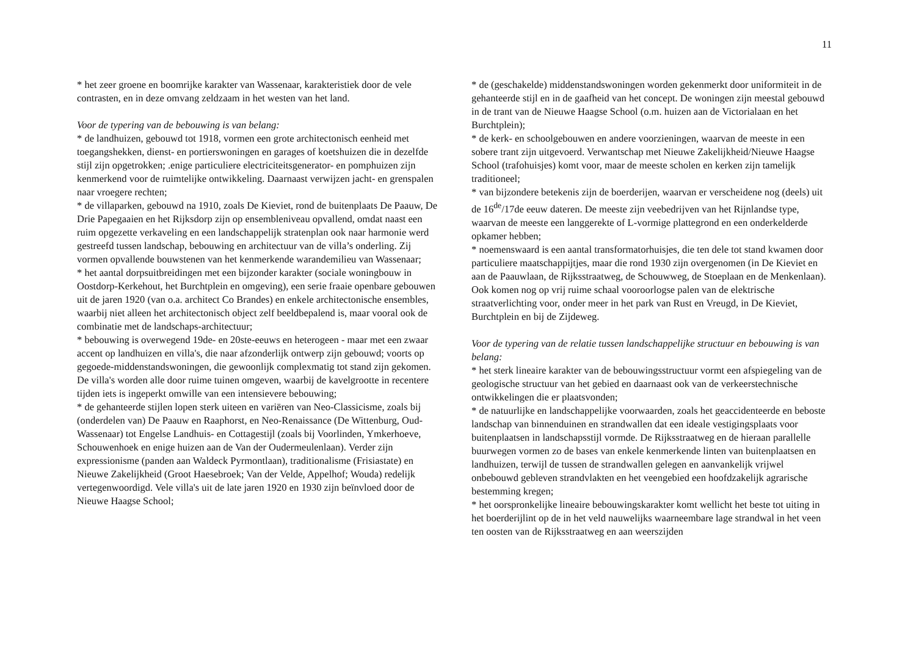11
* het zeer groene en boomrijke karakter van Wassenaar, karakteristiek door de vele contrasten, en in deze omvang zeldzaam in het westen van het land.
Voor de typering van de bebouwing is van belang:
* de landhuizen, gebouwd tot 1918, vormen een grote architectonisch eenheid met toegangshekken, dienst- en portierswoningen en garages of koetshuizen die in dezelfde stijl zijn opgetrokken; .enige particuliere electriciteitsgenerator- en pomphuizen zijn kenmerkend voor de ruimtelijke ontwikkeling. Daarnaast verwijzen jacht- en grenspalen naar vroegere rechten;
* de villaparken, gebouwd na 1910, zoals De Kieviet, rond de buitenplaats De Paauw, De Drie Papegaaien en het Rijksdorp zijn op ensembleniveau opvallend, omdat naast een ruim opgezette verkaveling en een landschappelijk stratenplan ook naar harmonie werd gestreefd tussen landschap, bebouwing en architectuur van de villa’s onderling. Zij vormen opvallende bouwstenen van het kenmerkende warandemilieu van Wassenaar;
* het aantal dorpsuitbreidingen met een bijzonder karakter (sociale woningbouw in Oostdorp-Kerkehout, het Burchtplein en omgeving), een serie fraaie openbare gebouwen uit de jaren 1920 (van o.a. architect Co Brandes) en enkele architectonische ensembles, waarbij niet alleen het architectonisch object zelf beeldbepalend is, maar vooral ook de combinatie met de landschaps-architectuur;
* bebouwing is overwegend 19de- en 20ste-eeuws en heterogeen - maar met een zwaar accent op landhuizen en villa's, die naar afzonderlijk ontwerp zijn gebouwd; voorts op gegoede-middenstandswoningen, die gewoonlijk complexmatig tot stand zijn gekomen. De villa's worden alle door ruime tuinen omgeven, waarbij de kavelgrootte in recentere tijden iets is ingeperkt omwille van een intensievere bebouwing;
* de gehanteerde stijlen lopen sterk uiteen en variëren van Neo-Classicisme, zoals bij (onderdelen van) De Paauw en Raaphorst, en Neo-Renaissance (De Wittenburg, Oud-Wassenaar) tot Engelse Landhuis- en Cottagestijl (zoals bij Voorlinden, Ymkerhoeve, Schouwenhoek en enige huizen aan de Van der Oudermeulenlaan). Verder zijn expressionisme (panden aan Waldeck Pyrmontlaan), traditionalisme (Frisiastate) en Nieuwe Zakelijkheid (Groot Haesebroek; Van der Velde, Appelhof; Wouda) redelijk vertegenwoordigd. Vele villa's uit de late jaren 1920 en 1930 zijn beïnvloed door de Nieuwe Haagse School;
* de (geschakelde) middenstandswoningen worden gekenmerkt door uniformiteit in de gehanteerde stijl en in de gaafheid van het concept. De woningen zijn meestal gebouwd in de trant van de Nieuwe Haagse School (o.m. huizen aan de Victorialaan en het Burchtplein);
* de kerk- en schoolgebouwen en andere voorzieningen, waarvan de meeste in een sobere trant zijn uitgevoerd. Verwantschap met Nieuwe Zakelijkheid/Nieuwe Haagse School (trafohuisjes) komt voor, maar de meeste scholen en kerken zijn tamelijk traditioneel;
* van bijzondere betekenis zijn de boerderijen, waarvan er verscheidene nog (deels) uit de 16<sup>de</sup>/17de eeuw dateren. De meeste zijn veebedrijven van het Rijnlandse type, waarvan de meeste een langgerekte of L-vormige plattegrond en een onderkelderde opkamer hebben;
* noemenswaard is een aantal transformatorhuisjes, die ten dele tot stand kwamen door particuliere maatschappijtjes, maar die rond 1930 zijn overgenomen (in De Kieviet en aan de Paauwlaan, de Rijksstraatweg, de Schouwweg, de Stoeplaan en de Menkenlaan). Ook komen nog op vrij ruime schaal vooroorlogse palen van de elektrische straatverlichting voor, onder meer in het park van Rust en Vreugd, in De Kieviet, Burchtplein en bij de Zijdeweg.
Voor de typering van de relatie tussen landschappelijke structuur en bebouwing is van belang:
* het sterk lineaire karakter van de bebouwingsstructuur vormt een afspiegeling van de geologische structuur van het gebied en daarnaast ook van de verkeerstechnische ontwikkelingen die er plaatsvonden;
* de natuurlijke en landschappelijke voorwaarden, zoals het geaccidenteerde en beboste landschap van binnenduinen en strandwallen dat een ideale vestigingsplaats voor buitenplaatsen in landschapsstijl vormde. De Rijksstraatweg en de hieraan parallelle buurwegen vormen zo de bases van enkele kenmerkende linten van buitenplaatsen en landhuizen, terwijl de tussen de strandwallen gelegen en aanvankelijk vrijwel onbebouwd gebleven strandvlakten en het veengebied een hoofdzakelijk agrarische bestemming kregen;
* het oorspronkelijke lineaire bebouwingskarakter komt wellicht het beste tot uiting in het boerderijlint op de in het veld nauwelijks waarneembare lage strandwal in het veen ten oosten van de Rijksstraatweg en aan weerszijden